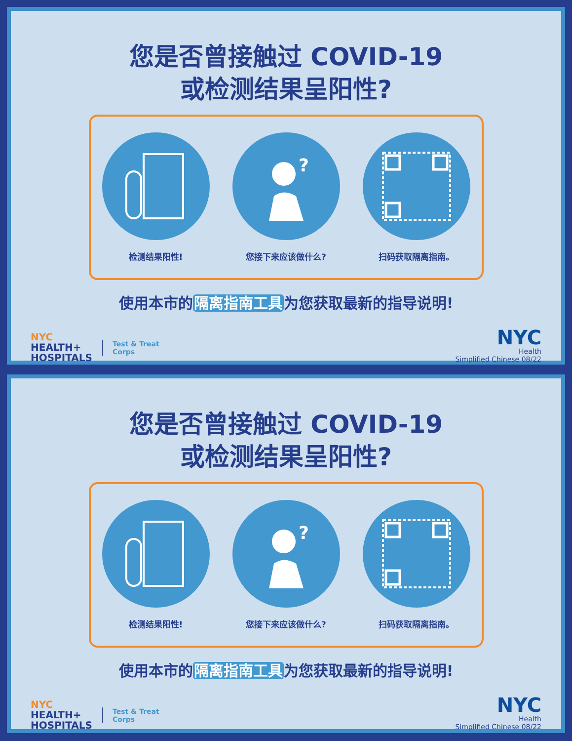您是否曾接触过 COVID-19
或检测结果呈阳性?
检测结果阳性!
?
您接下来应该做什么?
扫码获取隔离指南。
使用本市的隔离指南工具为您获取最新的指导说明!
NYC
HEALTH+
HOSPITALS
Test & Treat
Corps
NYC
Health
Simplified Chinese 08/22
您是否曾接触过 COVID-19
或检测结果呈阳性?
检测结果阳性!
?
您接下来应该做什么?
扫码获取隔离指南。
使用本市的隔离指南工具为您获取最新的指导说明!
NYC
HEALTH+
HOSPITALS
Test & Treat
Corps
NYC
Health
Simplified Chinese 08/22